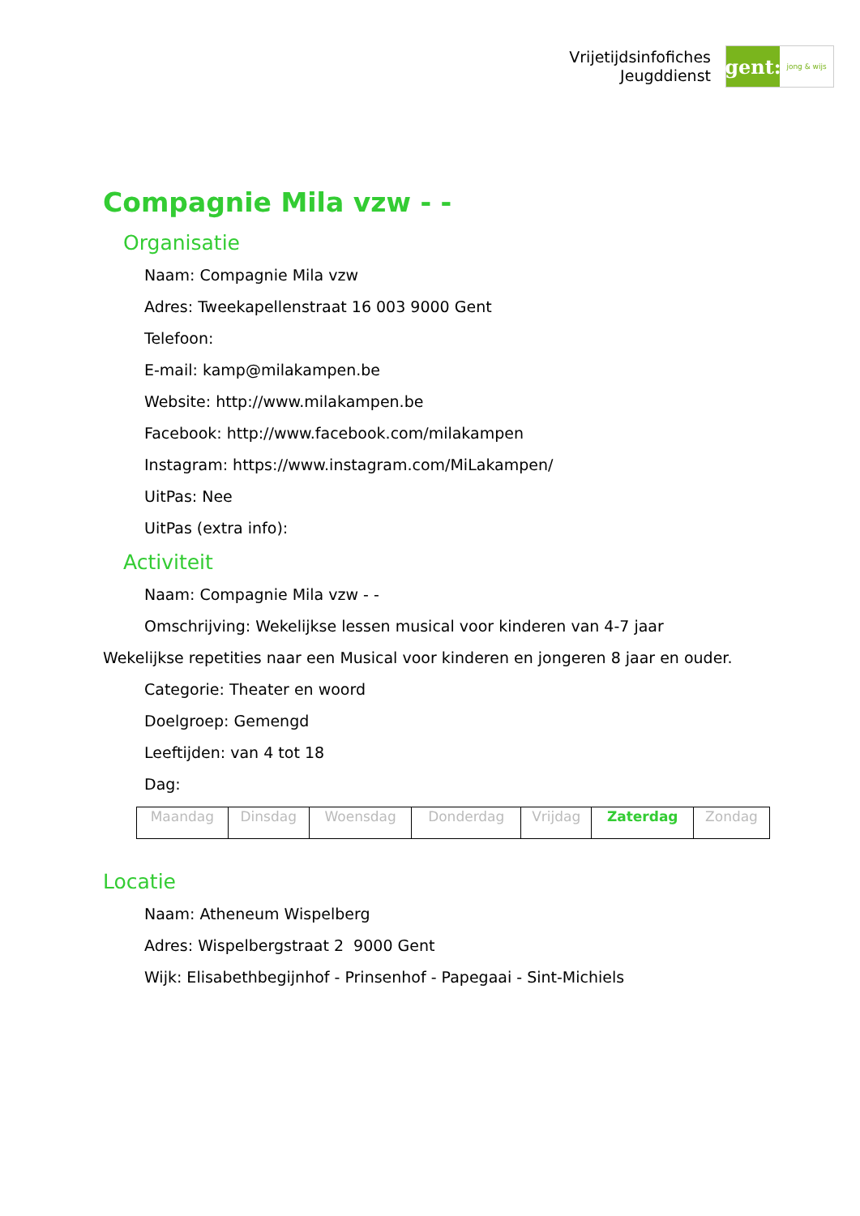Vrijetijdsinfofiches
Jeugddienst
gent:
jong & wijs
Compagnie Mila vzw - -
Organisatie
Naam: Compagnie Mila vzw
Adres: Tweekapellenstraat 16 003 9000 Gent
Telefoon:
E-mail: kamp@milakampen.be
Website: http://www.milakampen.be
Facebook: http://www.facebook.com/milakampen
Instagram: https://www.instagram.com/MiLakampen/
UitPas: Nee
UitPas (extra info):
Activiteit
Naam: Compagnie Mila vzw - -
Omschrijving: Wekelijkse lessen musical voor kinderen van 4-7 jaar
Wekelijkse repetities naar een Musical voor kinderen en jongeren 8 jaar en ouder.
Categorie: Theater en woord
Doelgroep: Gemengd
Leeftijden: van 4 tot 18
Dag:
| Maandag | Dinsdag | Woensdag | Donderdag | Vrijdag | Zaterdag | Zondag |
Locatie
Naam: Atheneum Wispelberg
Adres: Wispelbergstraat 2 9000 Gent
Wijk: Elisabethbegijnhof - Prinsenhof - Papegaai - Sint-Michiels